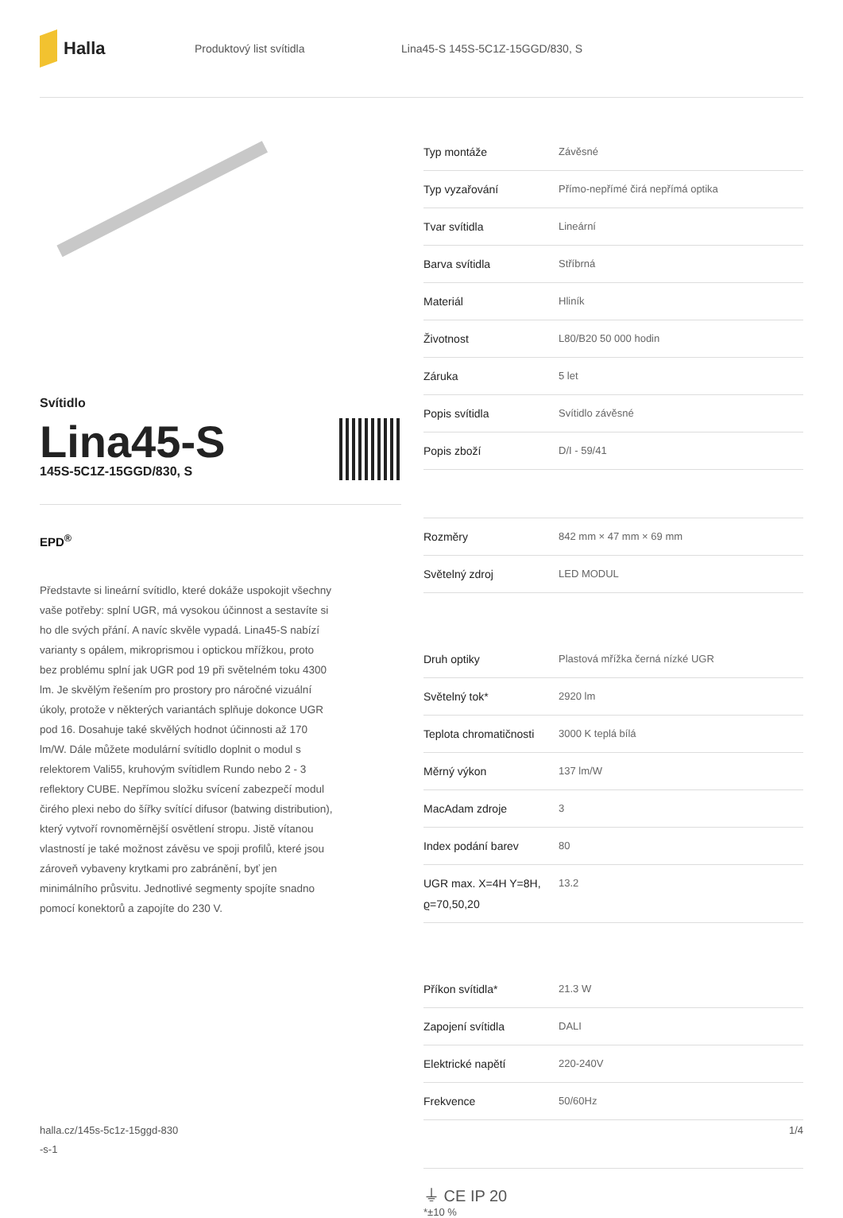Halla
Produktový list svítidla
Lina45-S 145S-5C1Z-15GGD/830, S
Svítidlo
Lina45-S
145S-5C1Z-15GGD/830, S
EPD<sup>®</sup>
Představte si lineární svítidlo, které dokáže uspokojit všechny vaše potřeby: splní UGR, má vysokou účinnost a sestavíte si ho dle svých přání. A navíc skvěle vypadá. Lina45-S nabízí varianty s opálem, mikroprismou i optickou mřížkou, proto bez problému splní jak UGR pod 19 při světelném toku 4300 lm. Je skvělým řešením pro prostory pro náročné vizuální úkoly, protože v některých variantách splňuje dokonce UGR pod 16. Dosahuje také skvělých hodnot účinnosti až 170 lm/W. Dále můžete modulární svítidlo doplnit o modul s relektorem Vali55, kruhovým svítidlem Rundo nebo 2 - 3 reflektory CUBE. Nepřímou složku svícení zabezpečí modul čirého plexi nebo do šířky svítící difusor (batwing distribution), který vytvoří rovnoměrnější osvětlení stropu. Jistě vítanou vlastností je také možnost závěsu ve spoji profilů, které jsou zároveň vybaveny krytkami pro zabránění, byť jen minimálního průsvitu. Jednotlivé segmenty spojíte snadno pomocí konektorů a zapojíte do 230 V.
| Typ montáže | Závěsné |
| Typ vyzařování | Přímo-nepřímé čirá nepřímá optika |
| Tvar svítidla | Lineární |
| Barva svítidla | Stříbrná |
| Materiál | Hliník |
| Životnost | L80/B20 50 000 hodin |
| Záruka | 5 let |
| Popis svítidla | Svítidlo závěsné |
| Popis zboží | D/I - 59/41 |
| Rozměry | 842 mm × 47 mm × 69 mm |
| Světelný zdroj | LED MODUL |
| Druh optiky | Plastová mřížka černá nízké UGR |
| Světelný tok* | 2920 lm |
| Teplota chromatičnosti | 3000 K teplá bílá |
| Měrný výkon | 137 lm/W |
| MacAdam zdroje | 3 |
| Index podání barev | 80 |
| UGR max. X=4H Y=8H, ϱ=70,50,20 | 13.2 |
| Příkon svítidla* | 21.3 W |
| Zapojení svítidla | DALI |
| Elektrické napětí | 220-240V |
| Frekvence | 50/60Hz |
⏚ CE IP 20
*±10 %
halla.cz/145s-5c1z-15ggd-830
-s-1
1/4